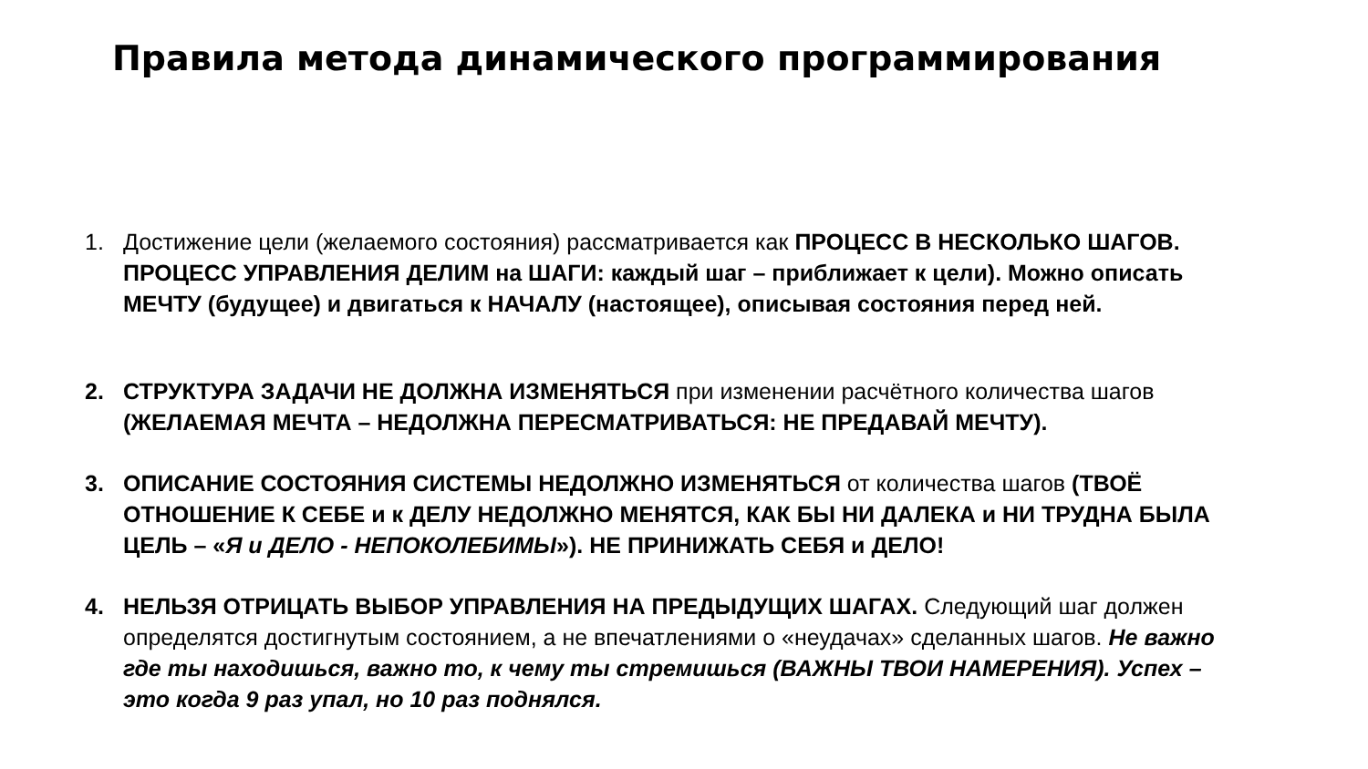Правила метода динамического программирования
1. Достижение цели (желаемого состояния) рассматривается как ПРОЦЕСС В НЕСКОЛЬКО ШАГОВ. ПРОЦЕСС УПРАВЛЕНИЯ ДЕЛИМ на ШАГИ: каждый шаг – приближает к цели). Можно описать МЕЧТУ (будущее) и двигаться к НАЧАЛУ (настоящее), описывая состояния перед ней.
2. СТРУКТУРА ЗАДАЧИ НЕ ДОЛЖНА ИЗМЕНЯТЬСЯ при изменении расчётного количества шагов (ЖЕЛАЕМАЯ МЕЧТА – НЕДОЛЖНА ПЕРЕСМАТРИВАТЬСЯ: НЕ ПРЕДАВАЙ МЕЧТУ).
3. ОПИСАНИЕ СОСТОЯНИЯ СИСТЕМЫ НЕДОЛЖНО ИЗМЕНЯТЬСЯ от количества шагов (ТВОЁ ОТНОШЕНИЕ К СЕБЕ и к ДЕЛУ НЕДОЛЖНО МЕНЯТСЯ, КАК БЫ НИ ДАЛЕКА и НИ ТРУДНА БЫЛА ЦЕЛЬ – «Я и ДЕЛО - НЕПОКОЛЕБИМЫ»). НЕ ПРИНИЖАТЬ СЕБЯ и ДЕЛО!
4. НЕЛЬЗЯ ОТРИЦАТЬ ВЫБОР УПРАВЛЕНИЯ НА ПРЕДЫДУЩИХ ШАГАХ. Следующий шаг должен определятся достигнутым состоянием, а не впечатлениями о «неудачах» сделанных шагов. Не важно где ты находишься, важно то, к чему ты стремишься (ВАЖНЫ ТВОИ НАМЕРЕНИЯ). Успех – это когда 9 раз упал, но 10 раз поднялся.